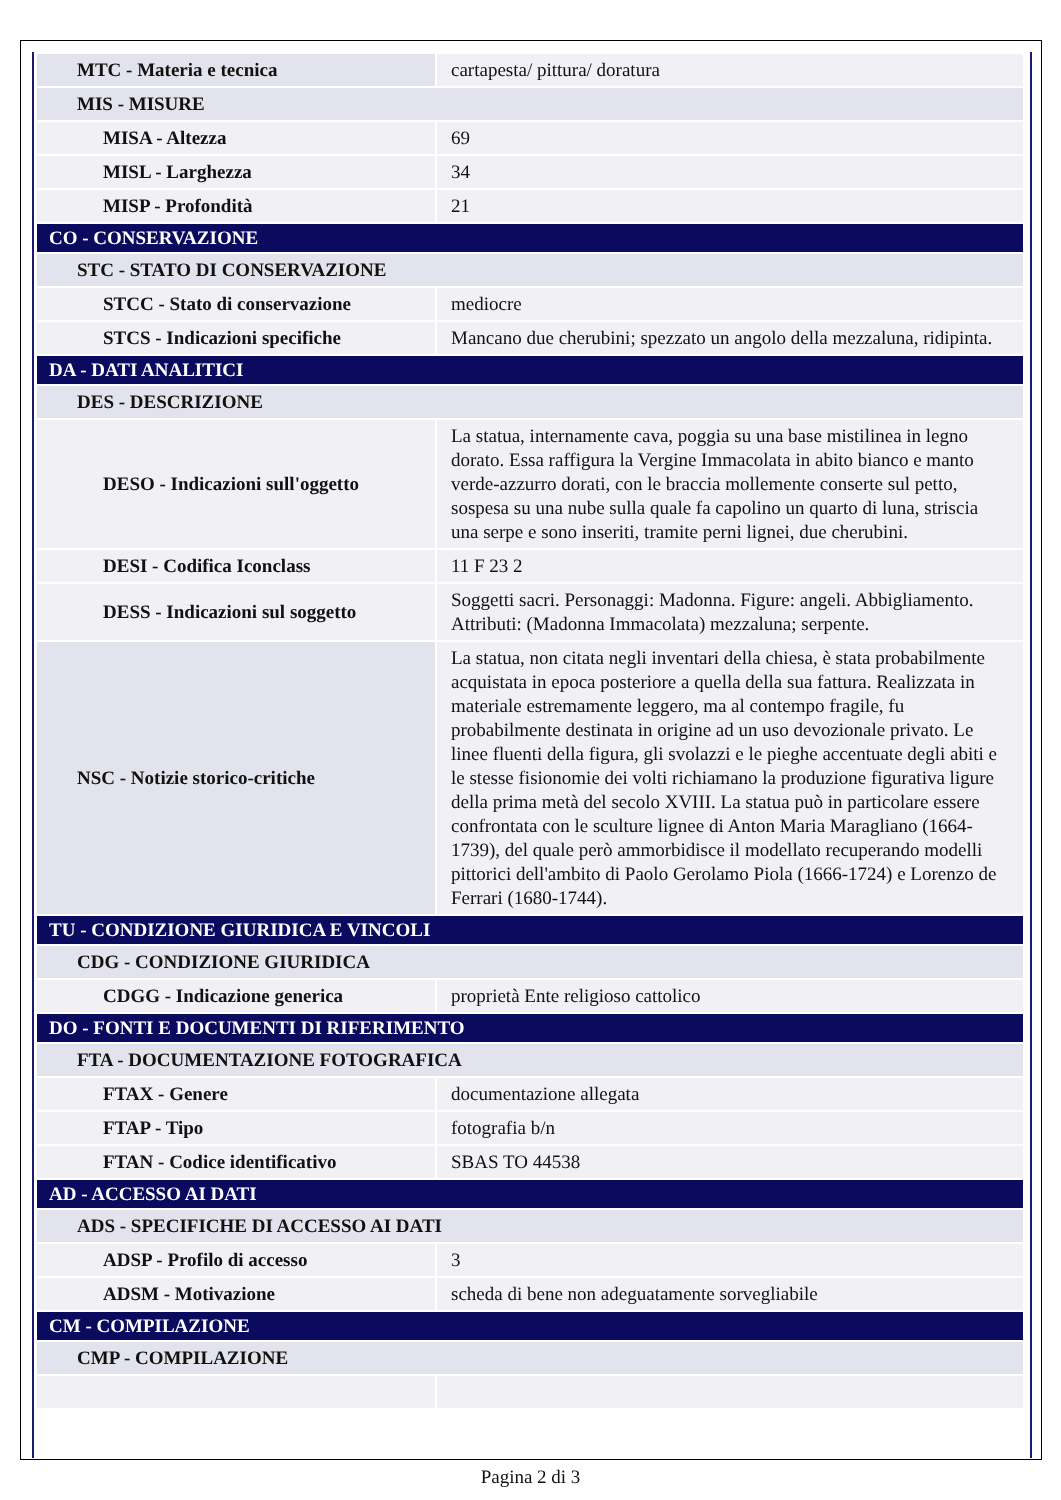| MTC - Materia e tecnica | cartapesta/ pittura/ doratura |
| MIS - MISURE | |
| MISA - Altezza | 69 |
| MISL - Larghezza | 34 |
| MISP - Profondità | 21 |
| CO - CONSERVAZIONE | |
| STC - STATO DI CONSERVAZIONE | |
| STCC - Stato di conservazione | mediocre |
| STCS - Indicazioni specifiche | Mancano due cherubini; spezzato un angolo della mezzaluna, ridipinta. |
| DA - DATI ANALITICI | |
| DES - DESCRIZIONE | |
| DESO - Indicazioni sull'oggetto | La statua, internamente cava, poggia su una base mistilinea in legno dorato. Essa raffigura la Vergine Immacolata in abito bianco e manto verde-azzurro dorati, con le braccia mollemente conserte sul petto, sospesa su una nube sulla quale fa capolino un quarto di luna, striscia una serpe e sono inseriti, tramite perni lignei, due cherubini. |
| DESI - Codifica Iconclass | 11 F 23 2 |
| DESS - Indicazioni sul soggetto | Soggetti sacri. Personaggi: Madonna. Figure: angeli. Abbigliamento. Attributi: (Madonna Immacolata) mezzaluna; serpente. |
| NSC - Notizie storico-critiche | La statua, non citata negli inventari della chiesa, è stata probabilmente acquistata in epoca posteriore a quella della sua fattura. Realizzata in materiale estremamente leggero, ma al contempo fragile, fu probabilmente destinata in origine ad un uso devozionale privato. Le linee fluenti della figura, gli svolazzi e le pieghe accentuate degli abiti e le stesse fisionomie dei volti richiamano la produzione figurativa ligure della prima metà del secolo XVIII. La statua può in particolare essere confrontata con le sculture lignee di Anton Maria Maragliano (1664-1739), del quale però ammorbidisce il modellato recuperando modelli pittorici dell'ambito di Paolo Gerolamo Piola (1666-1724) e Lorenzo de Ferrari (1680-1744). |
| TU - CONDIZIONE GIURIDICA E VINCOLI | |
| CDG - CONDIZIONE GIURIDICA | |
| CDGG - Indicazione generica | proprietà Ente religioso cattolico |
| DO - FONTI E DOCUMENTI DI RIFERIMENTO | |
| FTA - DOCUMENTAZIONE FOTOGRAFICA | |
| FTAX - Genere | documentazione allegata |
| FTAP - Tipo | fotografia b/n |
| FTAN - Codice identificativo | SBAS TO 44538 |
| AD - ACCESSO AI DATI | |
| ADS - SPECIFICHE DI ACCESSO AI DATI | |
| ADSP - Profilo di accesso | 3 |
| ADSM - Motivazione | scheda di bene non adeguatamente sorvegliabile |
| CM - COMPILAZIONE | |
| CMP - COMPILAZIONE | |
Pagina 2 di 3